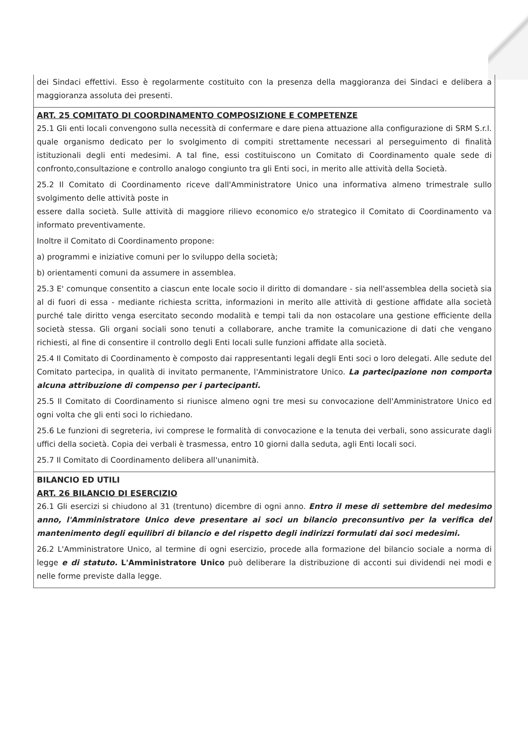dei Sindaci effettivi. Esso è regolarmente costituito con la presenza della maggioranza dei Sindaci e delibera a maggioranza assoluta dei presenti.
ART. 25 COMITATO DI COORDINAMENTO COMPOSIZIONE E COMPETENZE
25.1 Gli enti locali convengono sulla necessità di confermare e dare piena attuazione alla configurazione di SRM S.r.l. quale organismo dedicato per lo svolgimento di compiti strettamente necessari al perseguimento di finalità istituzionali degli enti medesimi. A tal fine, essi costituiscono un Comitato di Coordinamento quale sede di confronto,consultazione e controllo analogo congiunto tra gli Enti soci, in merito alle attività della Società.
25.2 Il Comitato di Coordinamento riceve dall'Amministratore Unico una informativa almeno trimestrale sullo svolgimento delle attività poste in
essere dalla società. Sulle attività di maggiore rilievo economico e/o strategico il Comitato di Coordinamento va informato preventivamente.
Inoltre il Comitato di Coordinamento propone:
a) programmi e iniziative comuni per lo sviluppo della società;
b) orientamenti comuni da assumere in assemblea.
25.3 E' comunque consentito a ciascun ente locale socio il diritto di domandare - sia nell'assemblea della società sia al di fuori di essa - mediante richiesta scritta, informazioni in merito alle attività di gestione affidate alla società purché tale diritto venga esercitato secondo modalità e tempi tali da non ostacolare una gestione efficiente della società stessa. Gli organi sociali sono tenuti a collaborare, anche tramite la comunicazione di dati che vengano richiesti, al fine di consentire il controllo degli Enti locali sulle funzioni affidate alla società.
25.4 Il Comitato di Coordinamento è composto dai rappresentanti legali degli Enti soci o loro delegati. Alle sedute del Comitato partecipa, in qualità di invitato permanente, l'Amministratore Unico. La partecipazione non comporta alcuna attribuzione di compenso per i partecipanti.
25.5 Il Comitato di Coordinamento si riunisce almeno ogni tre mesi su convocazione dell'Amministratore Unico ed ogni volta che gli enti soci lo richiedano.
25.6 Le funzioni di segreteria, ivi comprese le formalità di convocazione e la tenuta dei verbali, sono assicurate dagli uffici della società. Copia dei verbali è trasmessa, entro 10 giorni dalla seduta, agli Enti locali soci.
25.7 Il Comitato di Coordinamento delibera all'unanimità.
BILANCIO ED UTILI
ART. 26 BILANCIO DI ESERCIZIO
26.1 Gli esercizi si chiudono al 31 (trentuno) dicembre di ogni anno. Entro il mese di settembre del medesimo anno, l'Amministratore Unico deve presentare ai soci un bilancio preconsuntivo per la verifica del mantenimento degli equilibri di bilancio e del rispetto degli indirizzi formulati dai soci medesimi.
26.2 L'Amministratore Unico, al termine di ogni esercizio, procede alla formazione del bilancio sociale a norma di legge e di statuto. L'Amministratore Unico può deliberare la distribuzione di acconti sui dividendi nei modi e nelle forme previste dalla legge.